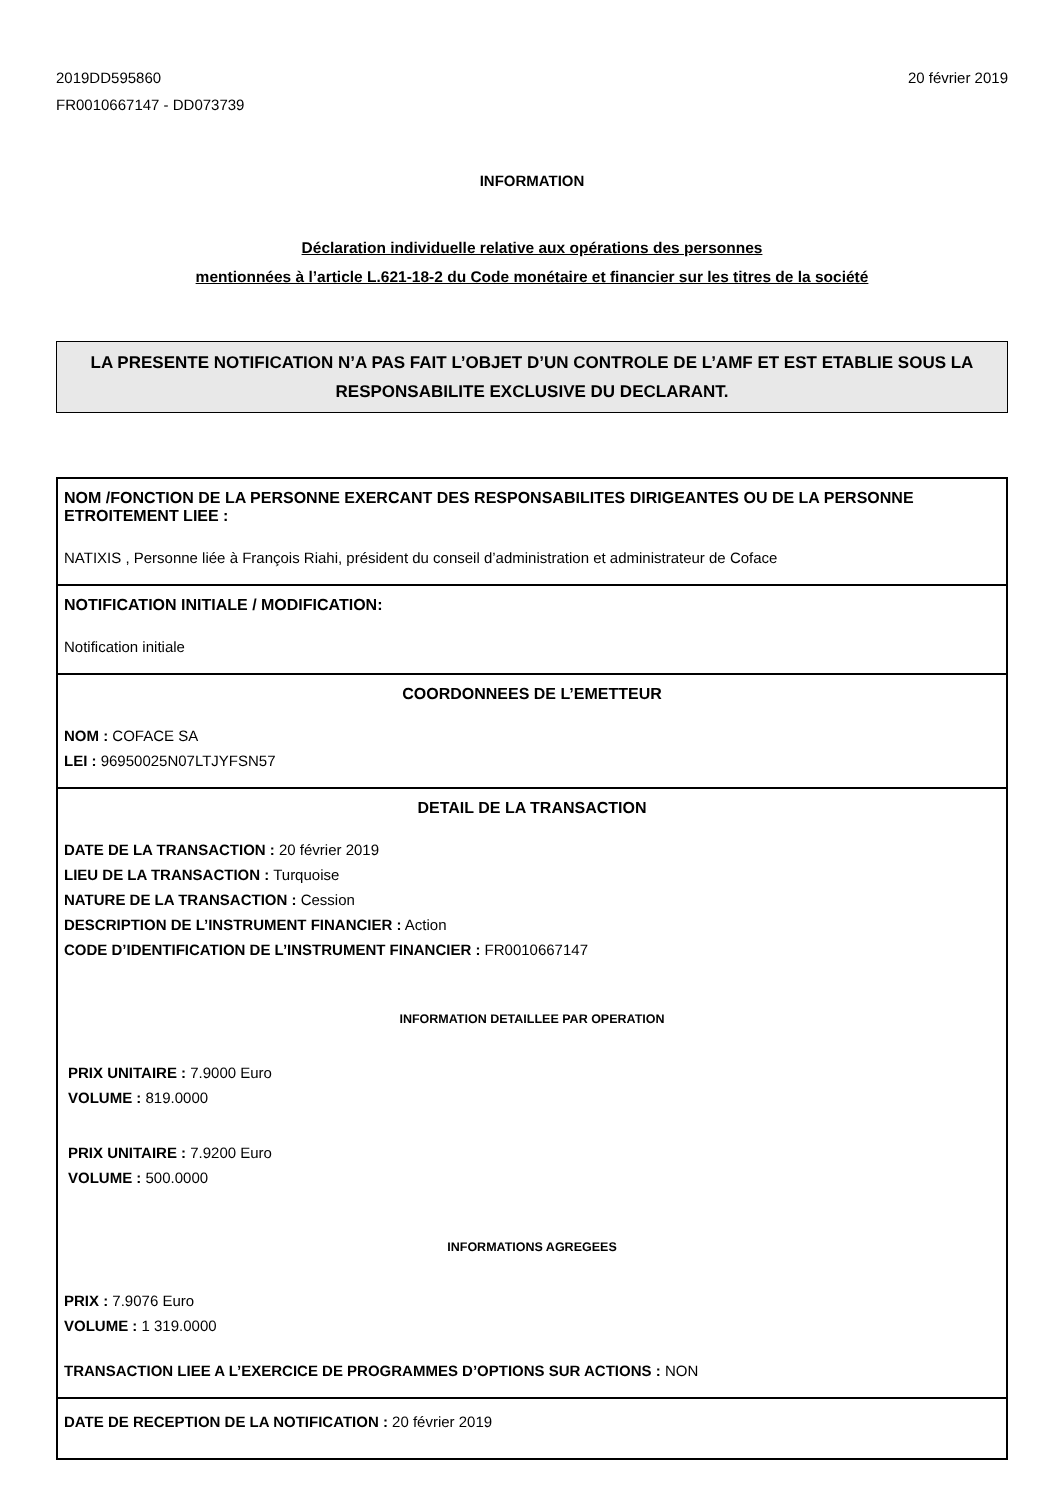2019DD595860
FR0010667147 - DD073739
20 février 2019
INFORMATION
Déclaration individuelle relative aux opérations des personnes
mentionnées à l’article L.621-18-2 du Code monétaire et financier sur les titres de la société
LA PRESENTE NOTIFICATION N’A PAS FAIT L’OBJET D’UN CONTROLE DE L’AMF ET EST ETABLIE SOUS LA RESPONSABILITE EXCLUSIVE DU DECLARANT.
NOM /FONCTION DE LA PERSONNE EXERCANT DES RESPONSABILITES DIRIGEANTES OU DE LA PERSONNE ETROITEMENT LIEE :
NATIXIS , Personne liée à François Riahi, président du conseil d’administration et administrateur de Coface
NOTIFICATION INITIALE / MODIFICATION:
Notification initiale
COORDONNEES DE L’EMETTEUR
NOM : COFACE SA
LEI : 96950025N07LTJYFSN57
DETAIL DE LA TRANSACTION
DATE DE LA TRANSACTION : 20 février 2019
LIEU DE LA TRANSACTION : Turquoise
NATURE DE LA TRANSACTION : Cession
DESCRIPTION DE L’INSTRUMENT FINANCIER : Action
CODE D’IDENTIFICATION DE L’INSTRUMENT FINANCIER : FR0010667147
INFORMATION DETAILLEE PAR OPERATION
PRIX UNITAIRE : 7.9000 Euro
VOLUME : 819.0000
PRIX UNITAIRE : 7.9200 Euro
VOLUME : 500.0000
INFORMATIONS AGREGEES
PRIX : 7.9076 Euro
VOLUME : 1 319.0000
TRANSACTION LIEE A L’EXERCICE DE PROGRAMMES D’OPTIONS SUR ACTIONS : NON
DATE DE RECEPTION DE LA NOTIFICATION : 20 février 2019